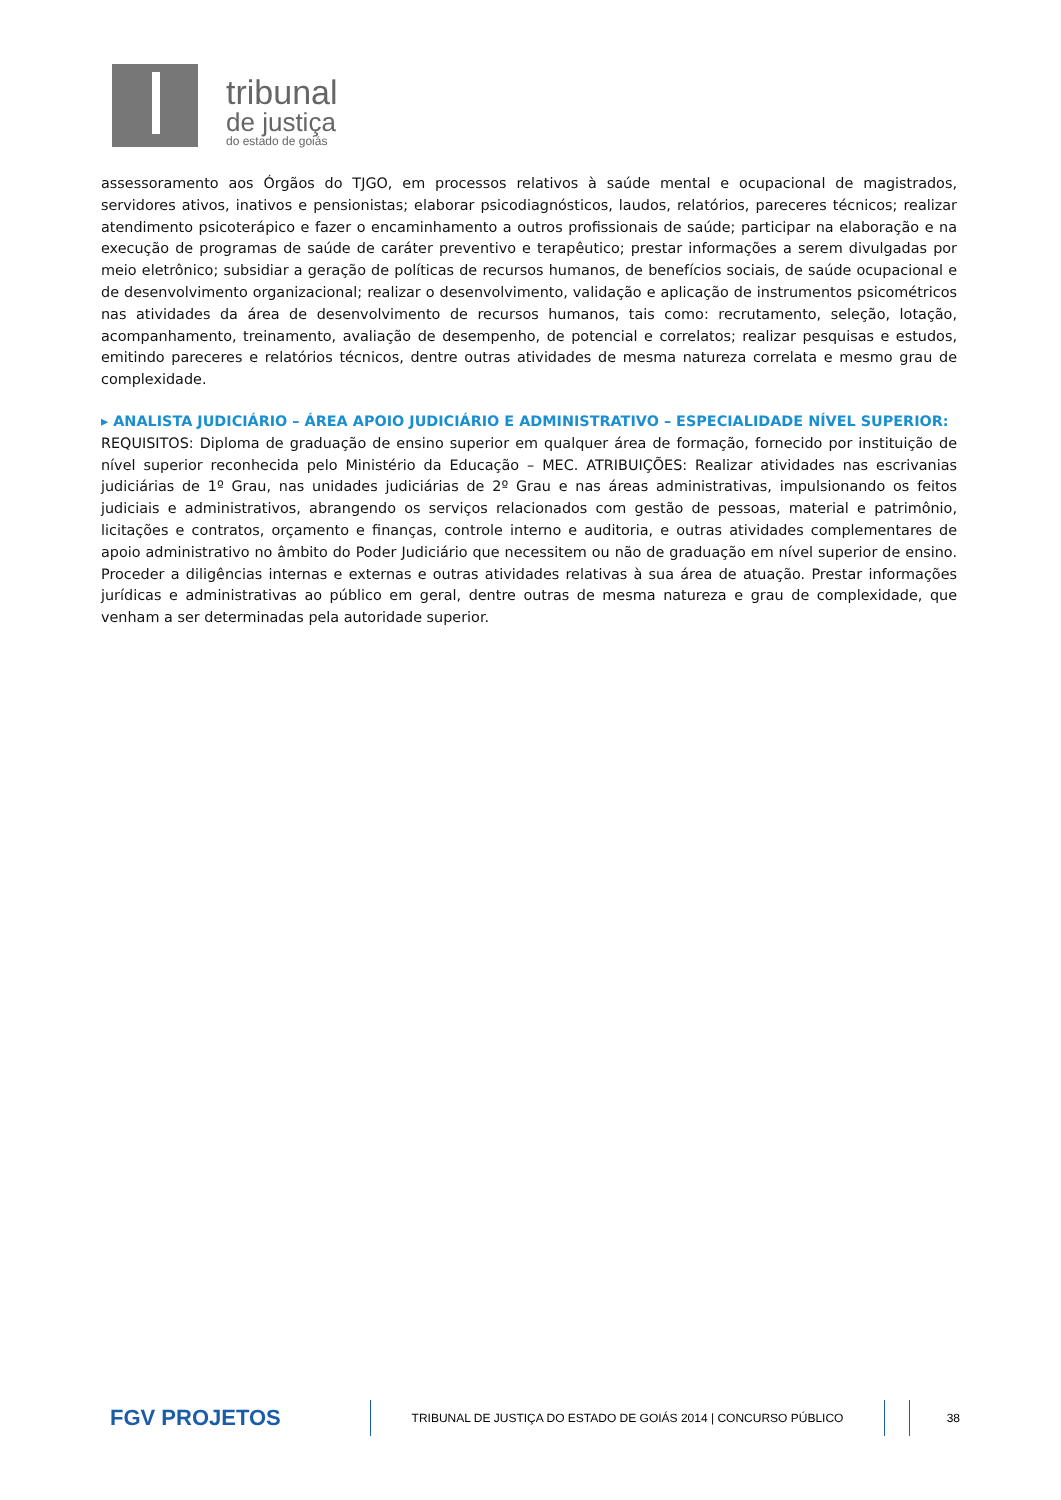tribunal
de justiça
do estado de goiás
assessoramento aos Órgãos do TJGO, em processos relativos à saúde mental e ocupacional de magistrados, servidores ativos, inativos e pensionistas; elaborar psicodiagnósticos, laudos, relatórios, pareceres técnicos; realizar atendimento psicoterápico e fazer o encaminhamento a outros profissionais de saúde; participar na elaboração e na execução de programas de saúde de caráter preventivo e terapêutico; prestar informações a serem divulgadas por meio eletrônico; subsidiar a geração de políticas de recursos humanos, de benefícios sociais, de saúde ocupacional e de desenvolvimento organizacional; realizar o desenvolvimento, validação e aplicação de instrumentos psicométricos nas atividades da área de desenvolvimento de recursos humanos, tais como: recrutamento, seleção, lotação, acompanhamento, treinamento, avaliação de desempenho, de potencial e correlatos; realizar pesquisas e estudos, emitindo pareceres e relatórios técnicos, dentre outras atividades de mesma natureza correlata e mesmo grau de complexidade.
▸ ANALISTA JUDICIÁRIO – ÁREA APOIO JUDICIÁRIO E ADMINISTRATIVO – ESPECIALIDADE NÍVEL SUPERIOR:
REQUISITOS: Diploma de graduação de ensino superior em qualquer área de formação, fornecido por instituição de nível superior reconhecida pelo Ministério da Educação – MEC. ATRIBUIÇÕES: Realizar atividades nas escrivanias judiciárias de 1º Grau, nas unidades judiciárias de 2º Grau e nas áreas administrativas, impulsionando os feitos judiciais e administrativos, abrangendo os serviços relacionados com gestão de pessoas, material e patrimônio, licitações e contratos, orçamento e finanças, controle interno e auditoria, e outras atividades complementares de apoio administrativo no âmbito do Poder Judiciário que necessitem ou não de graduação em nível superior de ensino. Proceder a diligências internas e externas e outras atividades relativas à sua área de atuação. Prestar informações jurídicas e administrativas ao público em geral, dentre outras de mesma natureza e grau de complexidade, que venham a ser determinadas pela autoridade superior.
FGV PROJETOS
TRIBUNAL DE JUSTIÇA DO ESTADO DE GOIÁS 2014 | CONCURSO PÚBLICO
38